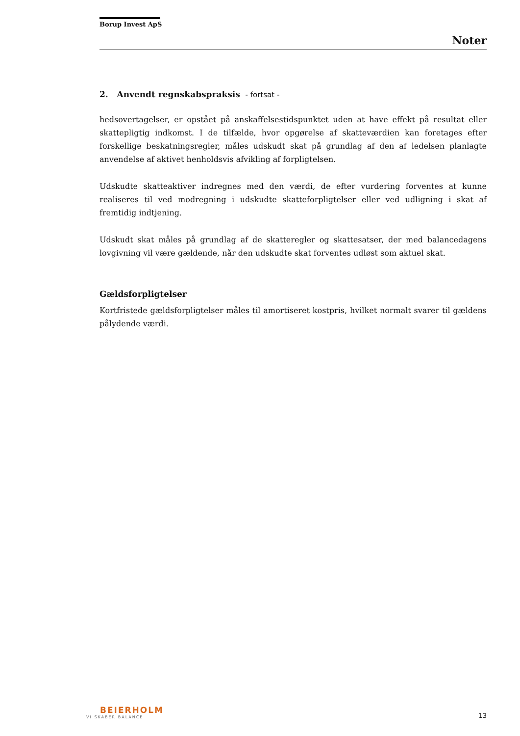Borup Invest ApS
Noter
2. Anvendt regnskabspraksis - fortsat -
hedsovertagelser, er opstået på anskaffelsestidspunktet uden at have effekt på resultat eller skattepligtig indkomst. I de tilfælde, hvor opgørelse af skatteværdien kan foretages efter forskellige beskatningsregler, måles udskudt skat på grundlag af den af ledelsen planlagte anvendelse af aktivet henholdsvis afvikling af forpligtelsen.
Udskudte skatteaktiver indregnes med den værdi, de efter vurdering forventes at kunne realiseres til ved modregning i udskudte skatteforpligtelser eller ved udligning i skat af fremtidig indtjening.
Udskudt skat måles på grundlag af de skatteregler og skattesatser, der med balancedagens lovgivning vil være gældende, når den udskudte skat forventes udløst som aktuel skat.
Gældsforpligtelser
Kortfristede gældsforpligtelser måles til amortiseret kostpris, hvilket normalt svarer til gældens pålydende værdi.
BEIERHOLM
VI SKABER BALANCE
13